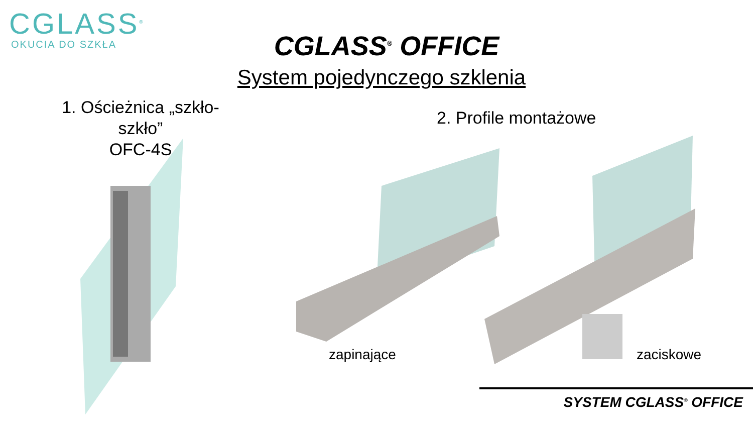CGLASS<sup>®</sup>
OKUCIA DO SZKŁA
CGLASS<sup>®</sup> OFFICE
System pojedynczego szklenia
1. Ościeżnica „szkło-szkło”
OFC-4S
2. Profile montażowe
zapinające zaciskowe
SYSTEM CGLASS<sup>®</sup> OFFICE